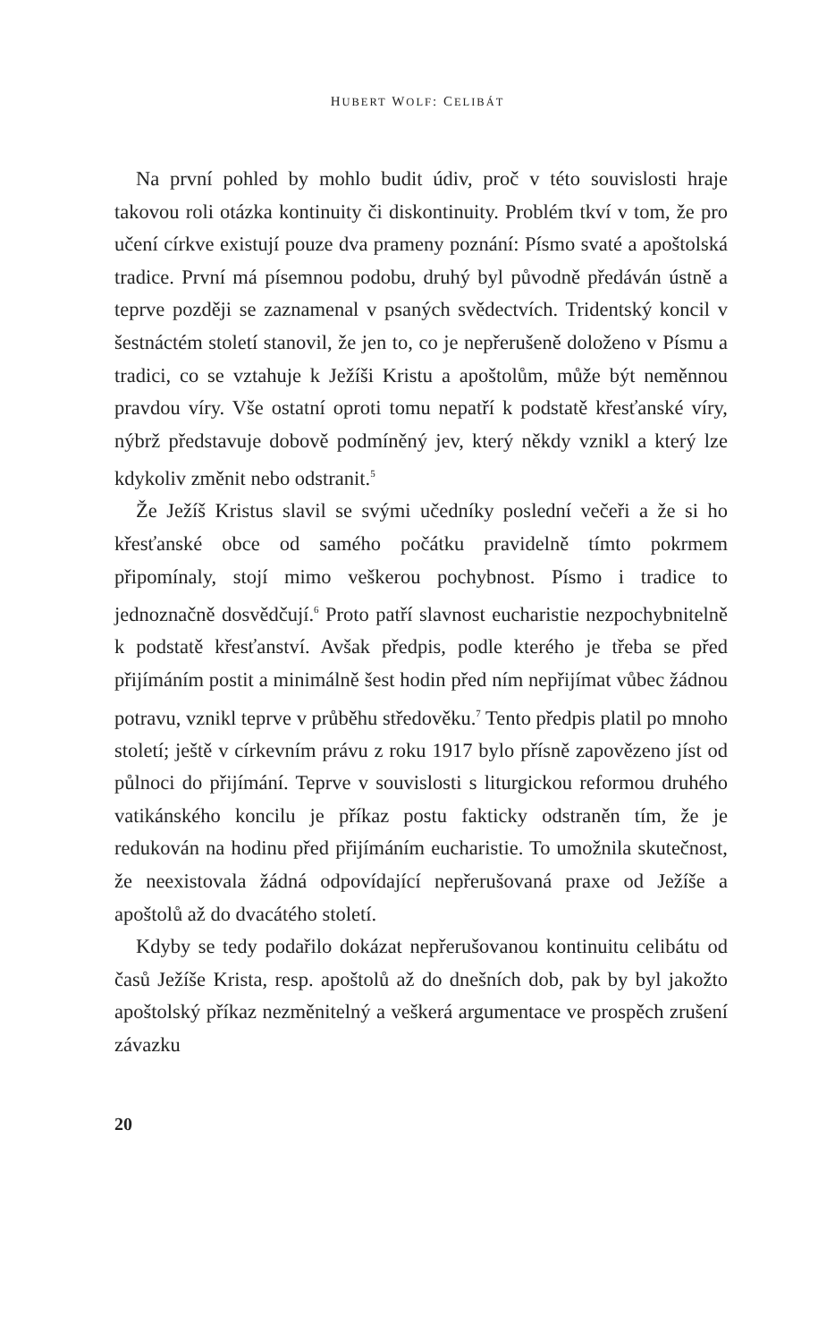HUBERT WOLF: CELIBÁT
Na první pohled by mohlo budit údiv, proč v této souvislosti hraje takovou roli otázka kontinuity či diskontinuity. Problém tkví v tom, že pro učení církve existují pouze dva prameny poznání: Písmo svaté a apoštolská tradice. První má písemnou podobu, druhý byl původně předáván ústně a teprve později se zaznamenal v psaných svědectvích. Tridentský koncil v šestnáctém století stanovil, že jen to, co je nepřerušeně doloženo v Písmu a tradici, co se vztahuje k Ježíši Kristu a apoštolům, může být neměnnou pravdou víry. Vše ostatní oproti tomu nepatří k podstatě křesťanské víry, nýbrž představuje dobově podmíněný jev, který někdy vznikl a který lze kdykoliv změnit nebo odstranit.<sup>5</sup>
Že Ježíš Kristus slavil se svými učedníky poslední večeři a že si ho křesťanské obce od samého počátku pravidelně tímto pokrmem připomínaly, stojí mimo veškerou pochybnost. Písmo i tradice to jednoznačně dosvědčují.<sup>6</sup> Proto patří slavnost eucharistie nezpochybnitelně k podstatě křesťanství. Avšak předpis, podle kterého je třeba se před přijímáním postit a minimálně šest hodin před ním nepřijímat vůbec žádnou potravu, vznikl teprve v průběhu středověku.<sup>7</sup> Tento předpis platil po mnoho století; ještě v církevním právu z roku 1917 bylo přísně zapovězeno jíst od půlnoci do přijímání. Teprve v souvislosti s liturgickou reformou druhého vatikánského koncilu je příkaz postu fakticky odstraněn tím, že je redukován na hodinu před přijímáním eucharistie. To umožnila skutečnost, že neexistovala žádná odpovídající nepřerušovaná praxe od Ježíše a apoštolů až do dvacátého století.
Kdyby se tedy podařilo dokázat nepřerušovanou kontinuitu celibátu od časů Ježíše Krista, resp. apoštolů až do dnešních dob, pak by byl jakožto apoštolský příkaz nezměnitelný a veškerá argumentace ve prospěch zrušení závazku
20